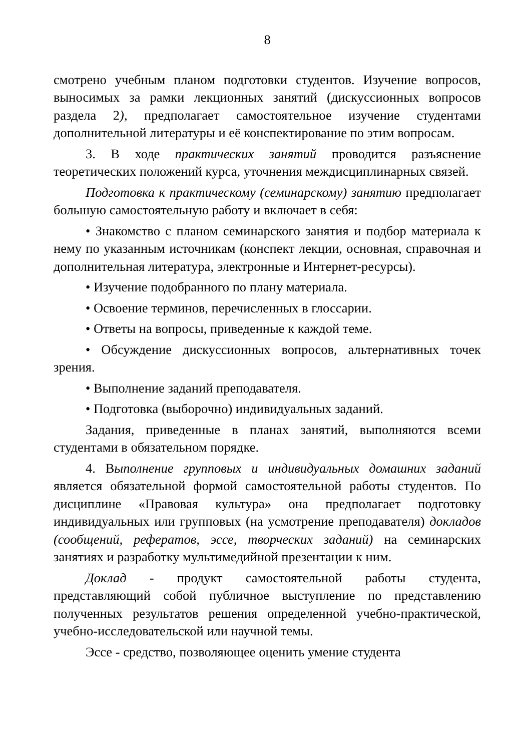8
смотрено учебным планом подготовки студентов. Изучение вопросов, выносимых за рамки лекционных занятий (дискуссионных вопросов раздела 2), предполагает самостоятельное изучение студентами дополнительной литературы и её конспектирование по этим вопросам.
3. В ходе практических занятий проводится разъяснение теоретических положений курса, уточнения междисциплинарных связей.
Подготовка к практическому (семинарскому) занятию предполагает большую самостоятельную работу и включает в себя:
• Знакомство с планом семинарского занятия и подбор материала к нему по указанным источникам (конспект лекции, основная, справочная и дополнительная литература, электронные и Интернет-ресурсы).
• Изучение подобранного по плану материала.
• Освоение терминов, перечисленных в глоссарии.
• Ответы на вопросы, приведенные к каждой теме.
• Обсуждение дискуссионных вопросов, альтернативных точек зрения.
• Выполнение заданий преподавателя.
• Подготовка (выборочно) индивидуальных заданий.
Задания, приведенные в планах занятий, выполняются всеми студентами в обязательном порядке.
4. Выполнение групповых и индивидуальных домашних заданий является обязательной формой самостоятельной работы студентов. По дисциплине «Правовая культура» она предполагает подготовку индивидуальных или групповых (на усмотрение преподавателя) докладов (сообщений, рефератов, эссе, творческих заданий) на семинарских занятиях и разработку мультимедийной презентации к ним.
Доклад - продукт самостоятельной работы студента, представляющий собой публичное выступление по представлению полученных результатов решения определенной учебно-практической, учебно-исследовательской или научной темы.
Эссе - средство, позволяющее оценить умение студента